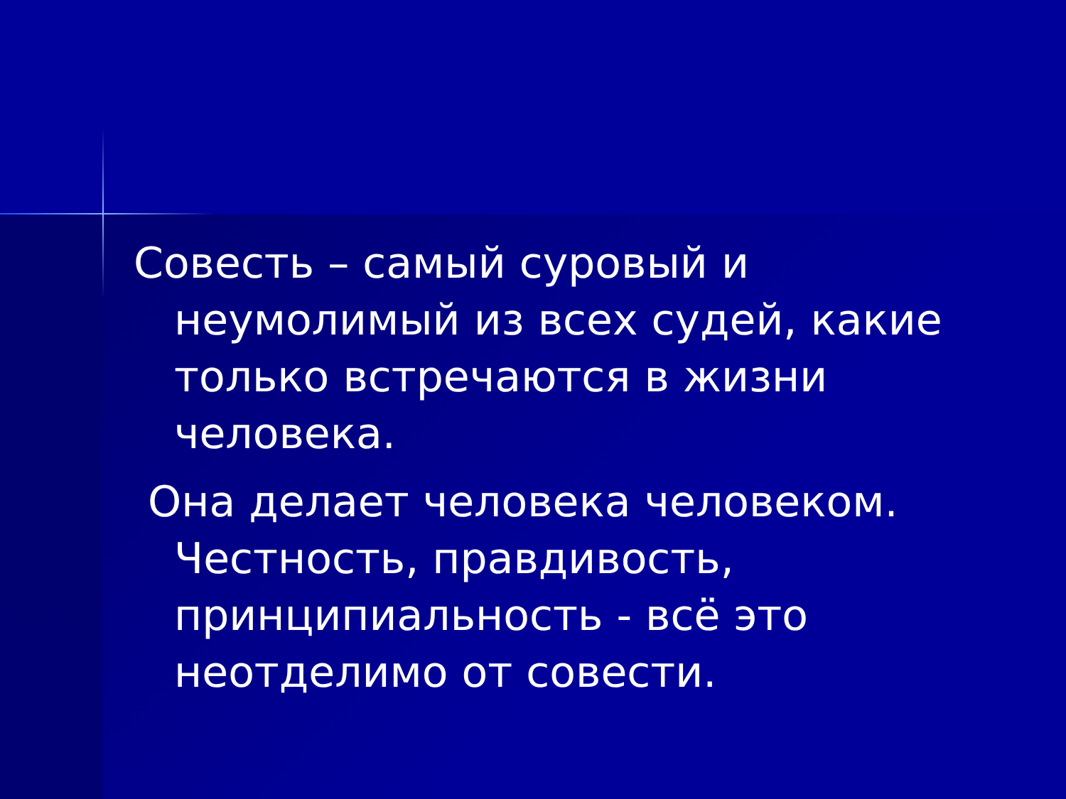Совесть – самый суровый и неумолимый из всех судей, какие только встречаются в жизни человека.
Она делает человека человеком. Честность, правдивость, принципиальность - всё это неотделимо от совести.